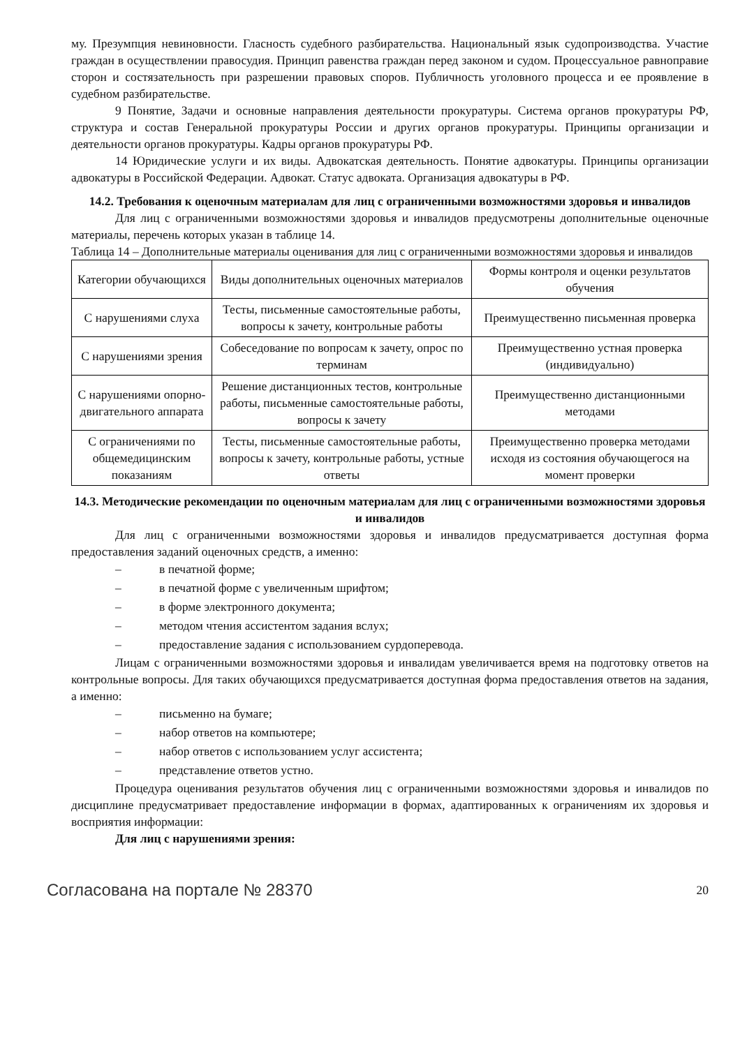му. Презумпция невиновности. Гласность судебного разбирательства. Национальный язык судопроизводства. Участие граждан в осуществлении правосудия. Принцип равенства граждан перед законом и судом. Процессуальное равноправие сторон и состязательность при разрешении правовых споров. Публичность уголовного процесса и ее проявление в судебном разбирательстве.
9 Понятие, Задачи и основные направления деятельности прокуратуры. Система органов прокуратуры РФ, структура и состав Генеральной прокуратуры России и других органов прокуратуры. Принципы организации и деятельности органов прокуратуры. Кадры органов прокуратуры РФ.
14 Юридические услуги и их виды. Адвокатская деятельность. Понятие адвокатуры. Принципы организации адвокатуры в Российской Федерации. Адвокат. Статус адвоката. Организация адвокатуры в РФ.
14.2. Требования к оценочным материалам для лиц с ограниченными возможностями здоровья и инвалидов
Для лиц с ограниченными возможностями здоровья и инвалидов предусмотрены дополнительные оценочные материалы, перечень которых указан в таблице 14.
Таблица 14 – Дополнительные материалы оценивания для лиц с ограниченными возможностями здоровья и инвалидов
| Категории обучающихся | Виды дополнительных оценочных материалов | Формы контроля и оценки результатов обучения |
| С нарушениями слуха | Тесты, письменные самостоятельные работы, вопросы к зачету, контрольные работы | Преимущественно письменная проверка |
| С нарушениями зрения | Собеседование по вопросам к зачету, опрос по терминам | Преимущественно устная проверка (индивидуально) |
| С нарушениями опорно-двигательного аппарата | Решение дистанционных тестов, контрольные работы, письменные самостоятельные работы, вопросы к зачету | Преимущественно дистанционными методами |
| С ограничениями по общемедицинским показаниям | Тесты, письменные самостоятельные работы, вопросы к зачету, контрольные работы, устные ответы | Преимущественно проверка методами исходя из состояния обучающегося на момент проверки |
14.3. Методические рекомендации по оценочным материалам для лиц с ограниченными возможностями здоровья и инвалидов
Для лиц с ограниченными возможностями здоровья и инвалидов предусматривается доступная форма предоставления заданий оценочных средств, а именно:
– в печатной форме;
– в печатной форме с увеличенным шрифтом;
– в форме электронного документа;
– методом чтения ассистентом задания вслух;
– предоставление задания с использованием сурдоперевода.
Лицам с ограниченными возможностями здоровья и инвалидам увеличивается время на подготовку ответов на контрольные вопросы. Для таких обучающихся предусматривается доступная форма предоставления ответов на задания, а именно:
– письменно на бумаге;
– набор ответов на компьютере;
– набор ответов с использованием услуг ассистента;
– представление ответов устно.
Процедура оценивания результатов обучения лиц с ограниченными возможностями здоровья и инвалидов по дисциплине предусматривает предоставление информации в формах, адаптированных к ограничениям их здоровья и восприятия информации:
Для лиц с нарушениями зрения:
Согласована на портале № 28370 20